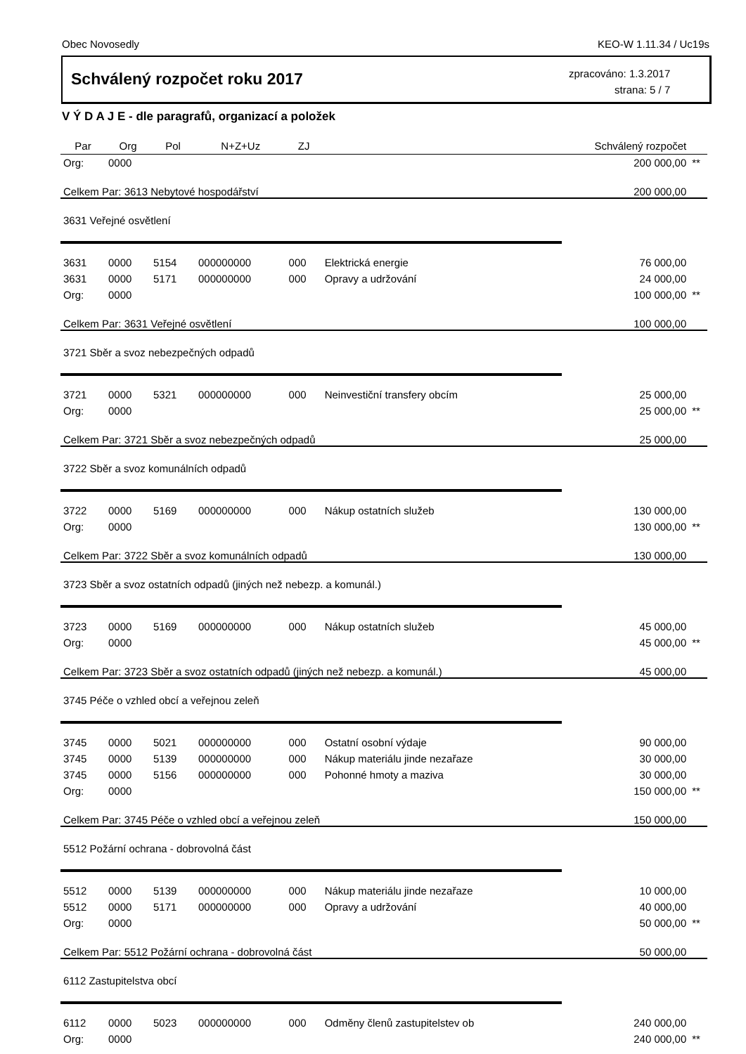Obec Novosedly KEO-W 1.11.34 / Uc19s
Schválený rozpočet roku 2017
zpracováno: 1.3.2017
strana: 5 / 7
V Ý D A J E - dle paragrafů, organizací a položek
| Par | Org | Pol | N+Z+Uz | ZJ | | Schválený rozpočet | |
| --- | --- | --- | --- | --- | --- | --- | --- |
| Org: | 0000 | | | | | 200 000,00 | ** |
| Celkem Par: 3613 Nebytové hospodářství | | | | | | 200 000,00 | |
| 3631 Veřejné osvětlení | | | | | | | |
| 3631 | 0000 | 5154 | 000000000 | 000 | Elektrická energie | 76 000,00 | |
| 3631 | 0000 | 5171 | 000000000 | 000 | Opravy a udržování | 24 000,00 | |
| Org: | 0000 | | | | | 100 000,00 | ** |
| Celkem Par: 3631 Veřejné osvětlení | | | | | | 100 000,00 | |
| 3721 Sběr a svoz nebezpečných odpadů | | | | | | | |
| 3721 | 0000 | 5321 | 000000000 | 000 | Neinvestiční transfery obcím | 25 000,00 | |
| Org: | 0000 | | | | | 25 000,00 | ** |
| Celkem Par: 3721 Sběr a svoz nebezpečných odpadů | | | | | | 25 000,00 | |
| 3722 Sběr a svoz komunálních odpadů | | | | | | | |
| 3722 | 0000 | 5169 | 000000000 | 000 | Nákup ostatních služeb | 130 000,00 | |
| Org: | 0000 | | | | | 130 000,00 | ** |
| Celkem Par: 3722 Sběr a svoz komunálních odpadů | | | | | | 130 000,00 | |
| 3723 Sběr a svoz ostatních odpadů (jiných než nebezp. a komunál.) | | | | | | | |
| 3723 | 0000 | 5169 | 000000000 | 000 | Nákup ostatních služeb | 45 000,00 | |
| Org: | 0000 | | | | | 45 000,00 | ** |
| Celkem Par: 3723 Sběr a svoz ostatních odpadů (jiných než nebezp. a komunál.) | | | | | | 45 000,00 | |
| 3745 Péče o vzhled obcí a veřejnou zeleň | | | | | | | |
| 3745 | 0000 | 5021 | 000000000 | 000 | Ostatní osobní výdaje | 90 000,00 | |
| 3745 | 0000 | 5139 | 000000000 | 000 | Nákup materiálu jinde nezařaze | 30 000,00 | |
| 3745 | 0000 | 5156 | 000000000 | 000 | Pohonné hmoty a maziva | 30 000,00 | |
| Org: | 0000 | | | | | 150 000,00 | ** |
| Celkem Par: 3745 Péče o vzhled obcí a veřejnou zeleň | | | | | | 150 000,00 | |
| 5512 Požární ochrana - dobrovolná část | | | | | | | |
| 5512 | 0000 | 5139 | 000000000 | 000 | Nákup materiálu jinde nezařaze | 10 000,00 | |
| 5512 | 0000 | 5171 | 000000000 | 000 | Opravy a udržování | 40 000,00 | |
| Org: | 0000 | | | | | 50 000,00 | ** |
| Celkem Par: 5512 Požární ochrana - dobrovolná část | | | | | | 50 000,00 | |
| 6112 Zastupitelstva obcí | | | | | | | |
| 6112 | 0000 | 5023 | 000000000 | 000 | Odměny členů zastupitelstev ob | 240 000,00 | |
| Org: | 0000 | | | | | 240 000,00 | ** |